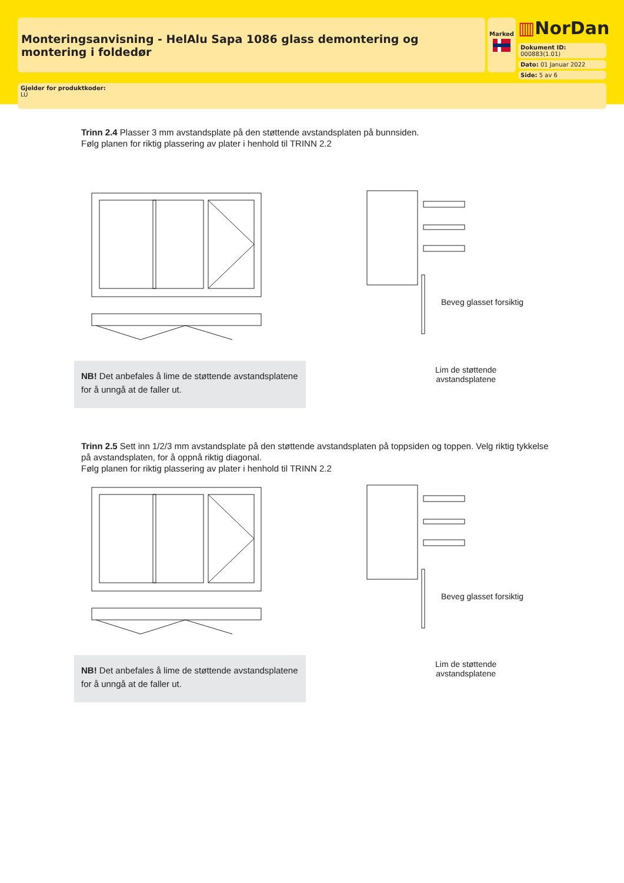Monteringsanvisning - HelAlu Sapa 1086 glass demontering og montering i foldedør
Marked
▥NorDan
Dokument ID: 000883(1.01)
Dato: 01 Januar 2022
Side: 5 av 6
Gjelder for produktkoder:
LU
Trinn 2.4 Plasser 3 mm avstandsplate på den støttende avstandsplaten på bunnsiden.
Følg planen for riktig plassering av plater i henhold til TRINN 2.2
Beveg glasset forsiktig
Lim de støttende
avstandsplatene
NB! Det anbefales å lime de støttende avstandsplatene for å unngå at de faller ut.
Trinn 2.5 Sett inn 1/2/3 mm avstandsplate på den støttende avstandsplaten på toppsiden og toppen. Velg riktig tykkelse
på avstandsplaten, for å oppnå riktig diagonal.
Følg planen for riktig plassering av plater i henhold til TRINN 2.2
Beveg glasset forsiktig
Lim de støttende
avstandsplatene
NB! Det anbefales å lime de støttende avstandsplatene for å unngå at de faller ut.